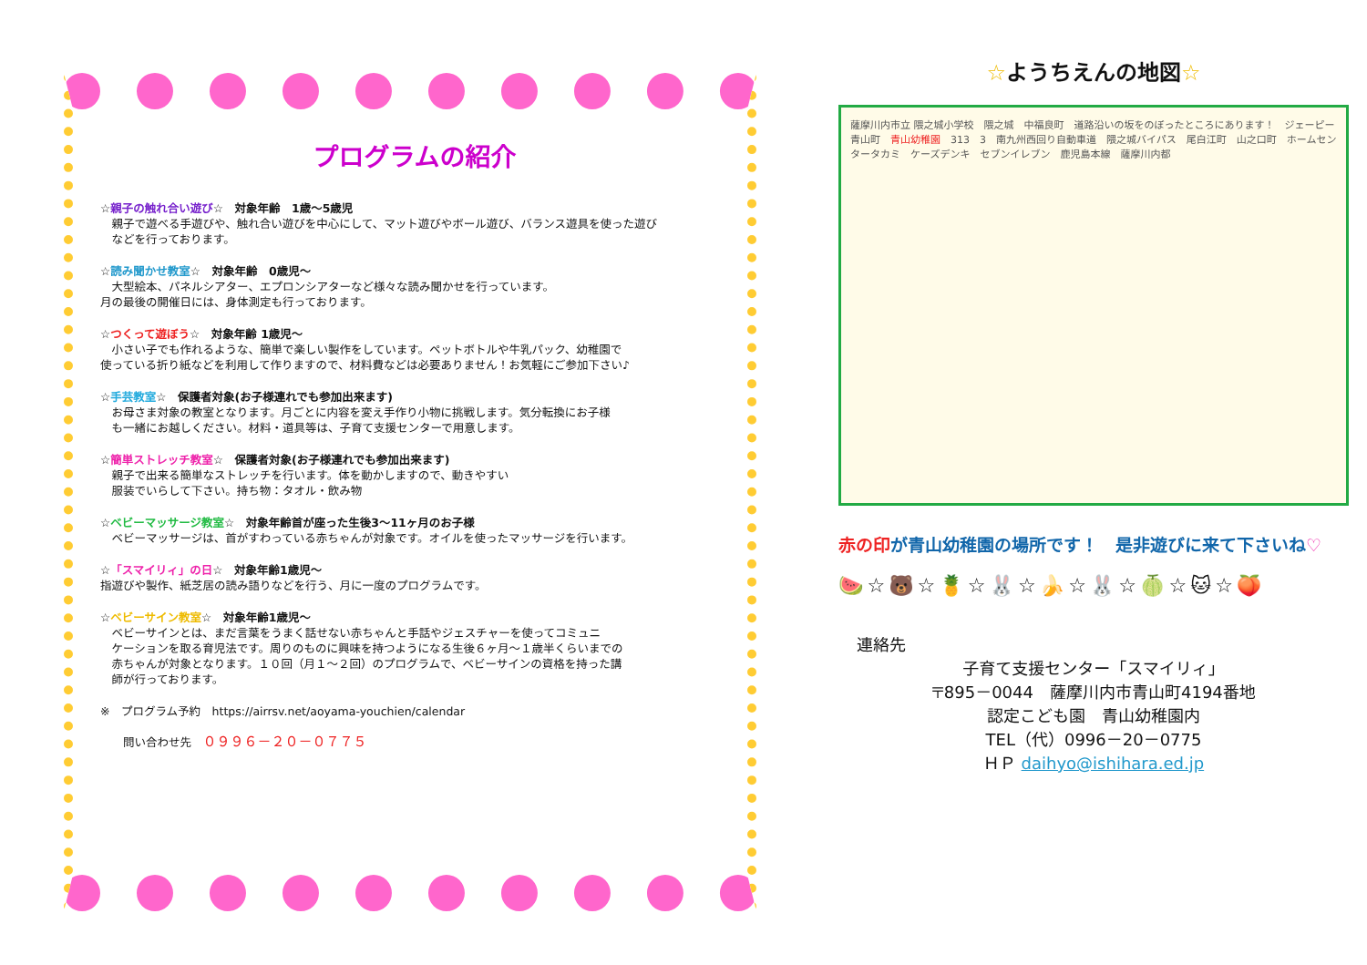プログラムの紹介
☆親子の触れ合い遊び☆　対象年齢　1歳～5歳児
　親子で遊べる手遊びや、触れ合い遊びを中心にして、マット遊びやボール遊び、バランス遊具を使った遊び
　などを行っております。
☆読み聞かせ教室☆　対象年齢　0歳児～
　大型絵本、パネルシアター、エプロンシアターなど様々な読み聞かせを行っています。
月の最後の開催日には、身体測定も行っております。
☆つくって遊ぼう☆　対象年齢 1歳児～
　小さい子でも作れるような、簡単で楽しい製作をしています。ペットボトルや牛乳パック、幼稚園で
使っている折り紙などを利用して作りますので、材料費などは必要ありません！お気軽にご参加下さい♪
☆手芸教室☆　保護者対象(お子様連れでも参加出来ます)
　お母さま対象の教室となります。月ごとに内容を変え手作り小物に挑戦します。気分転換にお子様
　も一緒にお越しください。材料・道具等は、子育て支援センターで用意します。
☆簡単ストレッチ教室☆　保護者対象(お子様連れでも参加出来ます)
　親子で出来る簡単なストレッチを行います。体を動かしますので、動きやすい
　服装でいらして下さい。持ち物：タオル・飲み物
☆ベビーマッサージ教室☆　対象年齢首が座った生後3～11ヶ月のお子様
　ベビーマッサージは、首がすわっている赤ちゃんが対象です。オイルを使ったマッサージを行います。
☆「スマイリィ」の日☆　対象年齢1歳児～
指遊びや製作、紙芝居の読み語りなどを行う、月に一度のプログラムです。
☆ベビーサイン教室☆　対象年齢1歳児～
　ベビーサインとは、まだ言葉をうまく話せない赤ちゃんと手話やジェスチャーを使ってコミュニ
　ケーションを取る育児法です。周りのものに興味を持つようになる生後６ヶ月～１歳半くらいまでの
　赤ちゃんが対象となります。１０回（月１～２回）のプログラムで、ベビーサインの資格を持った講
　師が行っております。
※　プログラム予約　https://airrsv.net/aoyama-youchien/calendar
　　問い合わせ先　０９９６－２０－０７７５
☆ようちえんの地図☆
薩摩川内市立 隈之城小学校　隈之城　中福良町　道路沿いの坂をのぼったところにあります！　ジェーピー　青山町　青山幼稚園　313　3　南九州西回り自動車道　隈之城バイパス　尾白江町　山之口町　ホームセンタータカミ　ケーズデンキ　セブンイレブン　鹿児島本線　薩摩川内都
赤の印が青山幼稚園の場所です！　是非遊びに来て下さいね♡
🍉☆🐻☆🍍☆🐰☆🍌☆🐰☆🍈☆🐱☆🍑
連絡先
子育て支援センター「スマイリィ」
〒895－0044　薩摩川内市青山町4194番地
認定こども園　青山幼稚園内
TEL（代）0996－20－0775
ＨＰ daihyo@ishihara.ed.jp